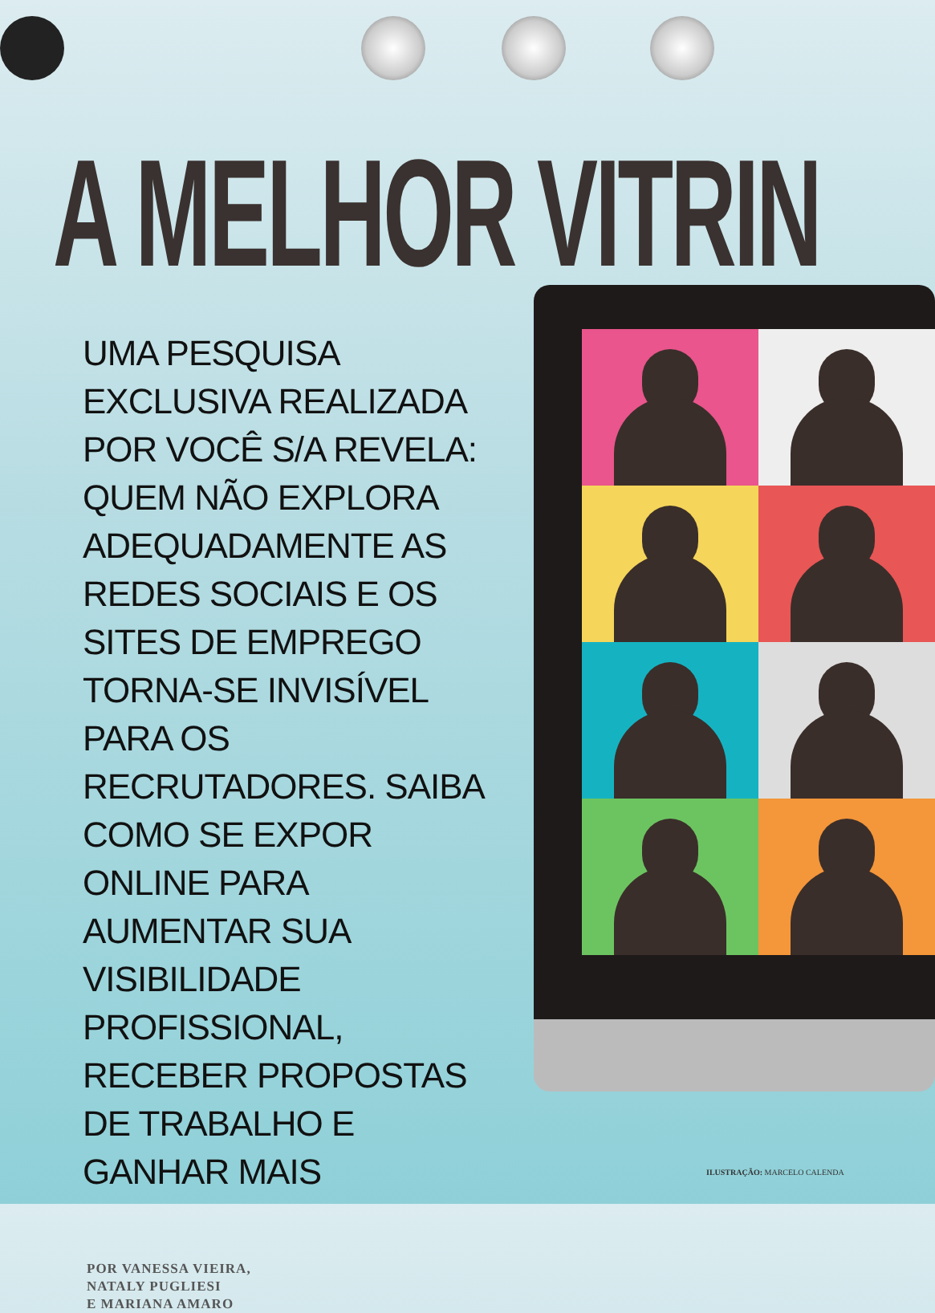A MELHOR VITRIN
UMA PESQUISA EXCLUSIVA REALIZADA POR VOCÊ S/A REVELA: QUEM NÃO EXPLORA ADEQUADAMENTE AS REDES SOCIAIS E OS SITES DE EMPREGO TORNA-SE INVISÍVEL PARA OS RECRUTADORES. SAIBA COMO SE EXPOR ONLINE PARA AUMENTAR SUA VISIBILIDADE PROFISSIONAL, RECEBER PROPOSTAS DE TRABALHO E GANHAR MAIS
POR VANESSA VIEIRA,
NATALY PUGLIESI
E MARIANA AMARO
ILUSTRAÇÃO: MARCELO CALENDA